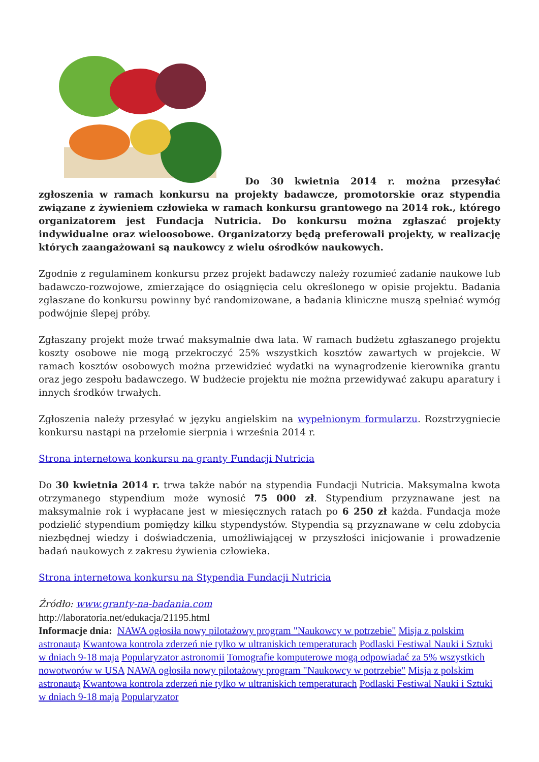Do 30 kwietnia 2014 r. można przesyłać zgłoszenia w ramach konkursu na projekty badawcze, promotorskie oraz stypendia związane z żywieniem człowieka w ramach konkursu grantowego na 2014 rok., którego organizatorem jest Fundacja Nutricia. Do konkursu można zgłaszać projekty indywidualne oraz wieloosobowe. Organizatorzy będą preferowali projekty, w realizację których zaangażowani są naukowcy z wielu ośrodków naukowych.
Zgodnie z regulaminem konkursu przez projekt badawczy należy rozumieć zadanie naukowe lub badawczo-rozwojowe, zmierzające do osiągnięcia celu określonego w opisie projektu. Badania zgłaszane do konkursu powinny być randomizowane, a badania kliniczne muszą spełniać wymóg podwójnie ślepej próby.
Zgłaszany projekt może trwać maksymalnie dwa lata. W ramach budżetu zgłaszanego projektu koszty osobowe nie mogą przekroczyć 25% wszystkich kosztów zawartych w projekcie. W ramach kosztów osobowych można przewidzieć wydatki na wynagrodzenie kierownika grantu oraz jego zespołu badawczego. W budżecie projektu nie można przewidywać zakupu aparatury i innych środków trwałych.
Zgłoszenia należy przesyłać w języku angielskim na wypełnionym formularzu. Rozstrzygniecie konkursu nastąpi na przełomie sierpnia i września 2014 r.
Strona internetowa konkursu na granty Fundacji Nutricia
Do 30 kwietnia 2014 r. trwa także nabór na stypendia Fundacji Nutricia. Maksymalna kwota otrzymanego stypendium może wynosić 75 000 zł. Stypendium przyznawane jest na maksymalnie rok i wypłacane jest w miesięcznych ratach po 6 250 zł każda. Fundacja może podzielić stypendium pomiędzy kilku stypendystów. Stypendia są przyznawane w celu zdobycia niezbędnej wiedzy i doświadczenia, umożliwiającej w przyszłości inicjowanie i prowadzenie badań naukowych z zakresu żywienia człowieka.
Strona internetowa konkursu na Stypendia Fundacji Nutricia
Źródło: www.granty-na-badania.com
http://laboratoria.net/edukacja/21195.html
Informacje dnia: NAWA ogłosiła nowy pilotażowy program "Naukowcy w potrzebie" Misja z polskim astronautą Kwantowa kontrola zderzeń nie tylko w ultraniskich temperaturach Podlaski Festiwal Nauki i Sztuki w dniach 9-18 maja Popularyzator astronomii Tomografie komputerowe mogą odpowiadać za 5% wszystkich nowotworów w USA NAWA ogłosiła nowy pilotażowy program "Naukowcy w potrzebie" Misja z polskim astronautą Kwantowa kontrola zderzeń nie tylko w ultraniskich temperaturach Podlaski Festiwal Nauki i Sztuki w dniach 9-18 maja Popularyzator